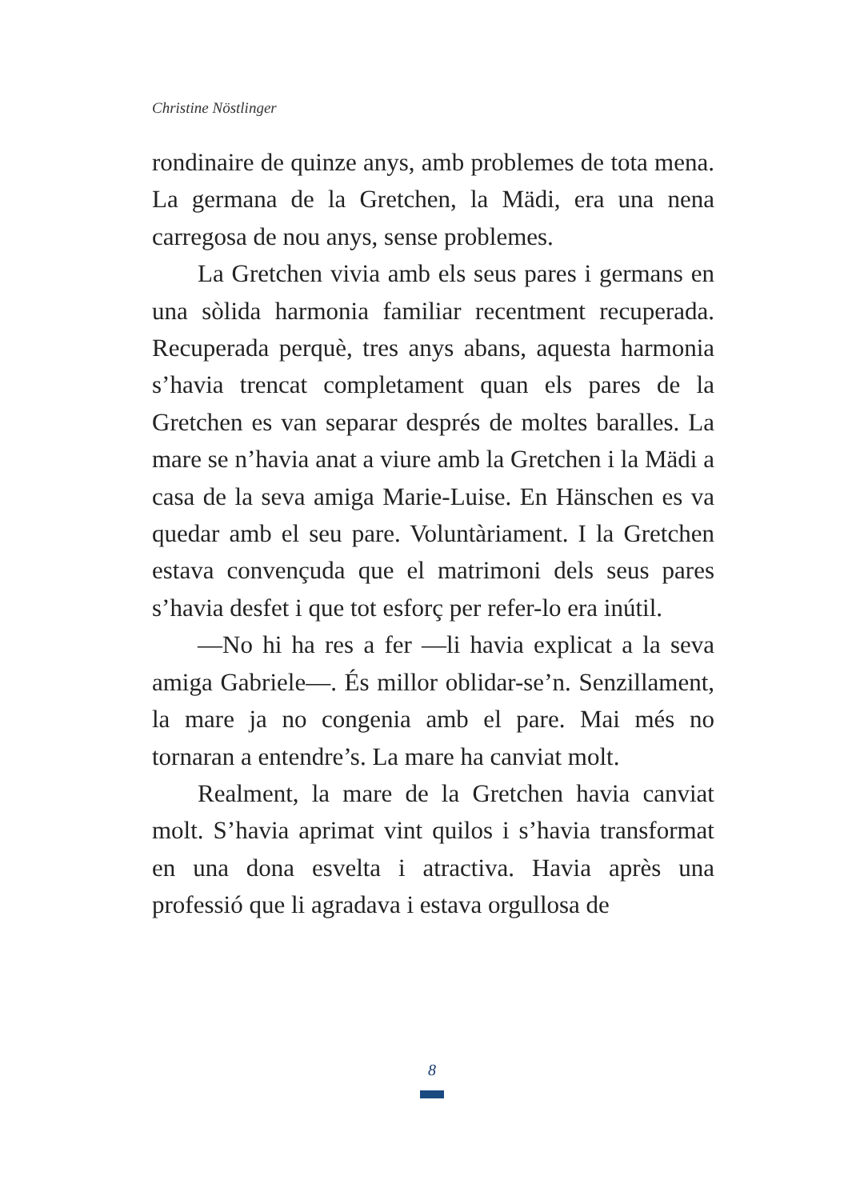Christine Nöstlinger
rondinaire de quinze anys, amb problemes de tota mena. La germana de la Gretchen, la Mädi, era una nena carregosa de nou anys, sense problemes.
La Gretchen vivia amb els seus pares i germans en una sòlida harmonia familiar recentment recuperada. Recuperada perquè, tres anys abans, aquesta harmonia s’havia trencat completament quan els pares de la Gretchen es van separar després de moltes baralles. La mare se n’havia anat a viure amb la Gretchen i la Mädi a casa de la seva amiga Marie-Luise. En Hänschen es va quedar amb el seu pare. Voluntàriament. I la Gretchen estava convençuda que el matrimoni dels seus pares s’havia desfet i que tot esforç per refer-lo era inútil.
—No hi ha res a fer —li havia explicat a la seva amiga Gabriele—. És millor oblidar-se’n. Senzillament, la mare ja no congenia amb el pare. Mai més no tornaran a entendre’s. La mare ha canviat molt.
Realment, la mare de la Gretchen havia canviat molt. S’havia aprimat vint quilos i s’havia transformat en una dona esvelta i atractiva. Havia après una professió que li agradava i estava orgullosa de
8